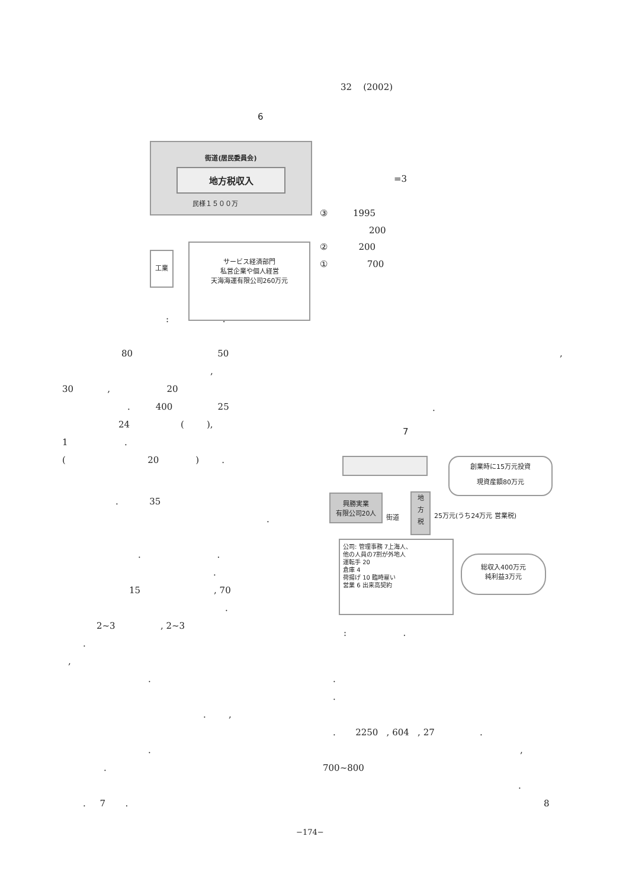32 (2002)
6
街道(居民委員会)
地方税収入
民様１５００万
工業
サービス経済部門
私営企業や個人経営
天海海運有限公司260万元
=3
③ 1995
200
② 200
① 700
: .
80 50
,
,
30 , 20
. 400 25
.
24 ( ),
7
1 .
( 20 ) .
創業時に15万元投資
現資産額80万元
興勝実業
有限公司20人
街道
地
方
税
25万元(うち24万元 営業税)
公司: 管理事務 7上海人、
他の人員の7割が外地人
運転手 20
倉庫 4
荷揚げ 10 臨時雇い
営業 6 出来高契約
総収入400万元
純利益3万元
. 35
.
. .
.
15 , 70
.
2~3 , 2~3
: .
.
,
.
.
.
. ,
. 2250 , 604 , 27 .
.
,
.
700~800
.
. 7 .
8
−174−